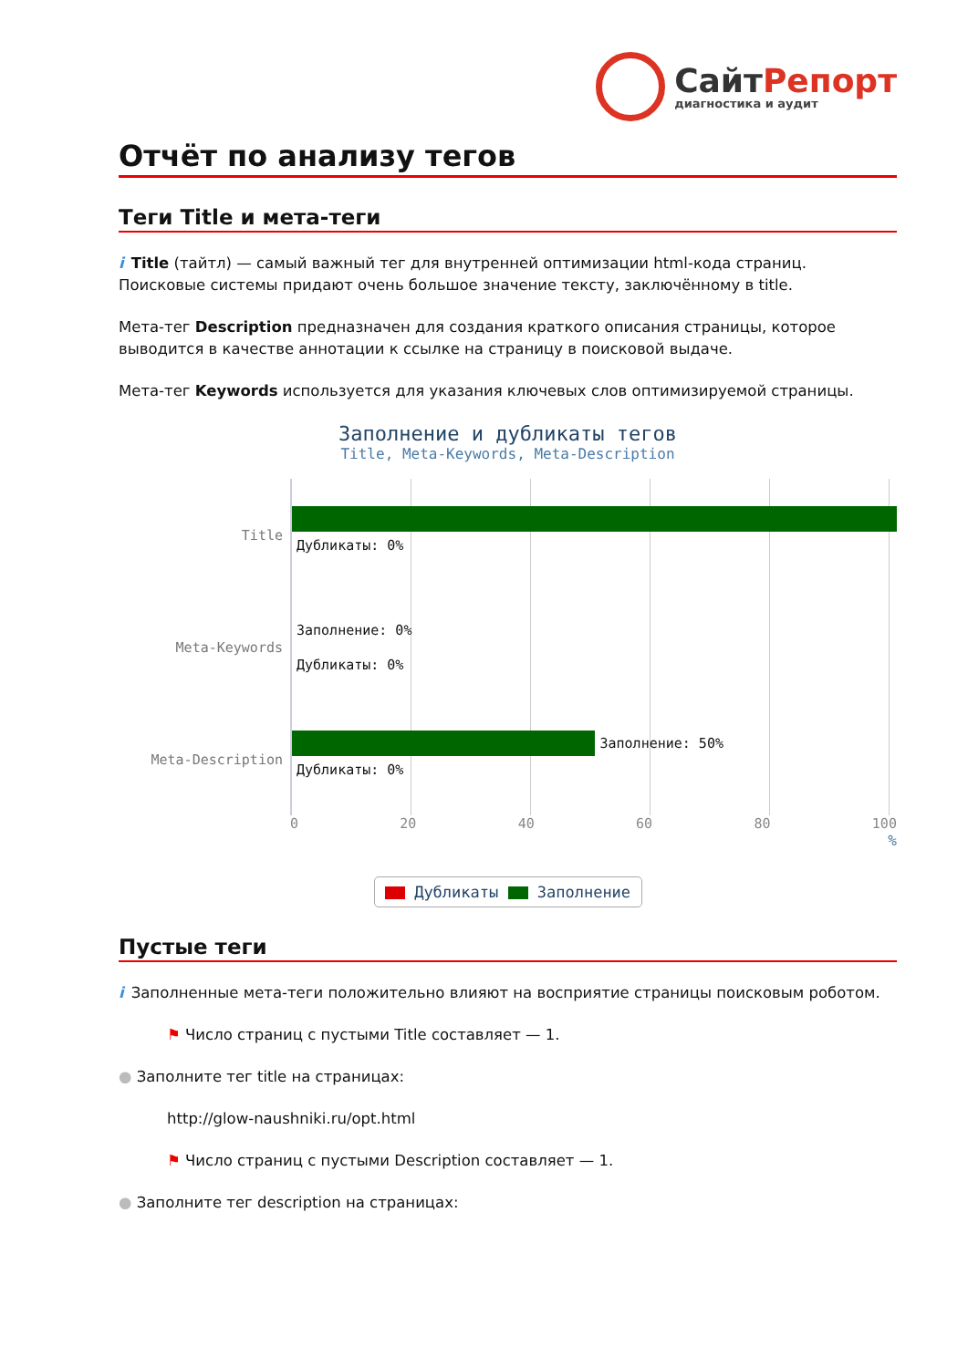СайтРепорт
диагностика и аудит
Отчёт по анализу тегов
Теги Title и мета-теги
i Title (тайтл) — самый важный тег для внутренней оптимизации html-кода страниц. Поисковые системы придают очень большое значение тексту, заключённому в title.
Мета-тег Description предназначен для создания краткого описания страницы, которое выводится в качестве аннотации к ссылке на страницу в поисковой выдаче.
Мета-тег Keywords используется для указания ключевых слов оптимизируемой страницы.
Заполнение и дубликаты тегов
Title, Meta-Keywords, Meta-Description
Title
Дубликаты: 0%
Meta-Keywords
Заполнение: 0%
Дубликаты: 0%
Meta-Description
Заполнение: 50%
Дубликаты: 0%
0 20 40 60 80 100
%
Дубликаты Заполнение
Пустые теги
i Заполненные мета-теги положительно влияют на восприятие страницы поисковым роботом.
⚑ Число страниц с пустыми Title составляет — 1.
● Заполните тег title на страницах:
http://glow-naushniki.ru/opt.html
⚑ Число страниц с пустыми Description составляет — 1.
● Заполните тег description на страницах: